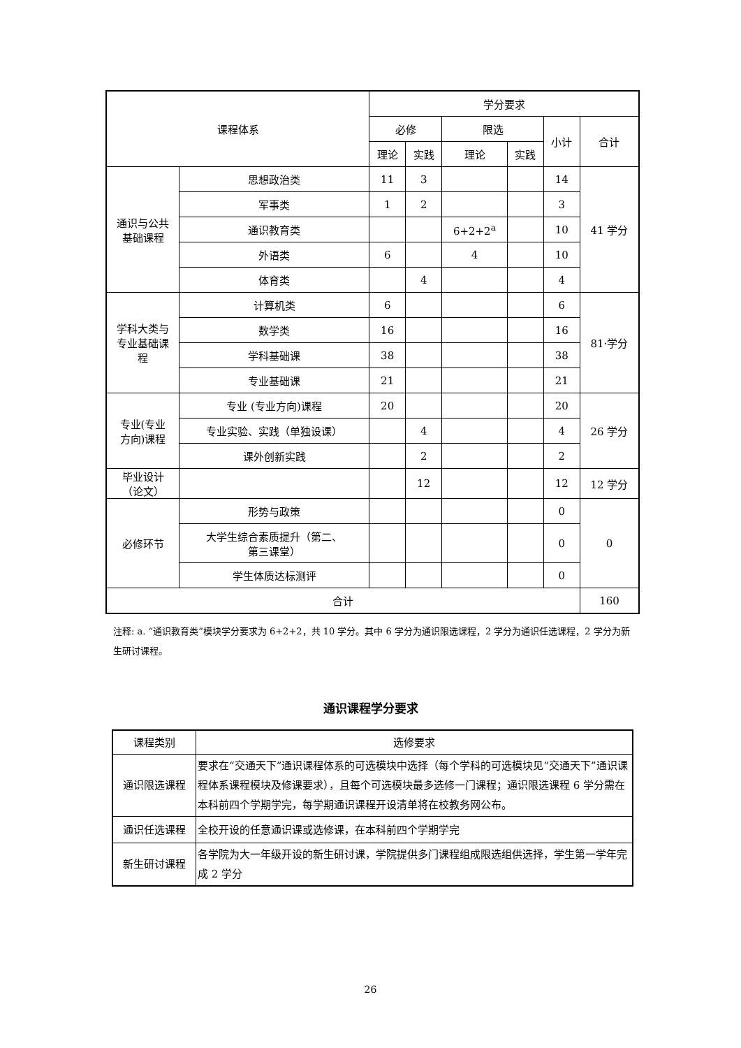| 课程体系 | | 学分要求 | | | | | |
| --- | --- | --- | --- | --- | --- | --- | --- |
| | | 必修 | | 限选 | | 小计 | 合计 |
| | | 理论 | 实践 | 理论 | 实践 | | |
| 通识与公共 基础课程 | 思想政治类 | 11 | 3 | | | 14 | 41 学分 |
| | 军事类 | 1 | 2 | | | 3 | |
| | 通识教育类 | | | 6+2+2<sup>a</sup> | | 10 | |
| | 外语类 | 6 | | 4 | | 10 | |
| | 体育类 | | 4 | | | 4 | |
| 学科大类与 专业基础课 程 | 计算机类 | 6 | | | | 6 | 81·学分 |
| | 数学类 | 16 | | | | 16 | |
| | 学科基础课 | 38 | | | | 38 | |
| | 专业基础课 | 21 | | | | 21 | |
| 专业(专业 方向)课程 | 专业 (专业方向)课程 | 20 | | | | 20 | 26 学分 |
| | 专业实验、实践（单独设课） | | 4 | | | 4 | |
| | 课外创新实践 | | 2 | | | 2 | |
| 毕业设计 （论文） | | | 12 | | | 12 | 12 学分 |
| 必修环节 | 形势与政策 | | | | | 0 | 0 |
| | 大学生综合素质提升（第二、 第三课堂） | | | | | 0 | |
| | 学生体质达标测评 | | | | | 0 | |
| 合计 | | | | | | | 160 |
注释: a. “通识教育类”模块学分要求为 6+2+2，共 10 学分。其中 6 学分为通识限选课程，2 学分为通识任选课程，2 学分为新生研讨课程。
通识课程学分要求
| 课程类别 | 选修要求 |
| --- | --- |
| 通识限选课程 | 要求在“交通天下”通识课程体系的可选模块中选择（每个学科的可选模块见“交通天下”通识课程体系课程模块及修课要求），且每个可选模块最多选修一门课程；通识限选课程 6 学分需在本科前四个学期学完，每学期通识课程开设清单将在校教务网公布。 |
| 通识任选课程 | 全校开设的任意通识课或选修课，在本科前四个学期学完 |
| 新生研讨课程 | 各学院为大一年级开设的新生研讨课，学院提供多门课程组成限选组供选择，学生第一学年完成 2 学分 |
26